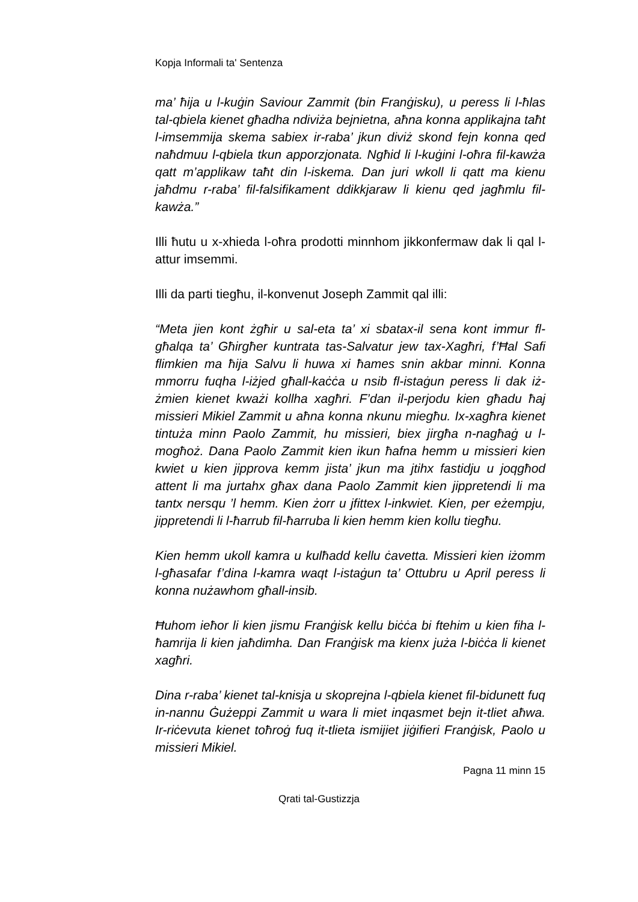Kopja Informali ta' Sentenza
ma’ ħija u l-kuġin Saviour Zammit (bin Franġisku), u peress li l-ħlas tal-qbiela kienet għadha ndiviża bejnietna, aħna konna applikajna taħt l-imsemmija skema sabiex ir-raba’ jkun diviż skond fejn konna qed naħdmuu l-qbiela tkun apporzjonata. Ngħid li l-kuġini l-oħra fil-kawża qatt m’applikaw taħt din l-iskema. Dan juri wkoll li qatt ma kienu jaħdmu r-raba’ fil-falsifikament ddikkjaraw li kienu qed jagħmlu fil-kawża.”
Illi ħutu u x-xhieda l-oħra prodotti minnhom jikkonfermaw dak li qal l-attur imsemmi.
Illi da parti tiegħu, il-konvenut Joseph Zammit qal illi:
“Meta jien kont żgħir u sal-eta ta’ xi sbatax-il sena kont immur fl-għalqa ta’ Għirgħer kuntrata tas-Salvatur jew tax-Xagħri, f’Ħal Safi flimkien ma ħija Salvu li huwa xi ħames snin akbar minni. Konna mmorru fuqha l-iżjed għall-kaċċa u nsib fl-istaġun peress li dak iż-żmien kienet kważi kollha xagħri. F’dan il-perjodu kien għadu ħaj missieri Mikiel Zammit u aħna konna nkunu miegħu. Ix-xagħra kienet tintuża minn Paolo Zammit, hu missieri, biex jirgħa n-nagħaġ u l-mogħoż. Dana Paolo Zammit kien ikun ħafna hemm u missieri kien kwiet u kien jipprova kemm jista’ jkun ma jtihx fastidju u joqgħod attent li ma jurtahx għax dana Paolo Zammit kien jippretendi li ma tantx nersqu ’l hemm. Kien żorr u jfittex l-inkwiet. Kien, per eżempju, jippretendi li l-ħarrub fil-ħarruba li kien hemm kien kollu tiegħu.
Kien hemm ukoll kamra u kulħadd kellu ċavetta. Missieri kien iżomm l-għasafar f’dina l-kamra waqt l-istaġun ta’ Ottubru u April peress li konna nużawhom għall-insib.
Ħuhom ieħor li kien jismu Franġisk kellu biċċa bi ftehim u kien fiha l-ħamrija li kien jaħdimha. Dan Franġisk ma kienx juża l-biċċa li kienet xagħri.
Dina r-raba’ kienet tal-knisja u skoprejna l-qbiela kienet fil-bidunett fuq in-nannu Ġużeppi Zammit u wara li miet inqasmet bejn it-tliet aħwa. Ir-riċevuta kienet toħroġ fuq it-tlieta ismijiet jiġifieri Franġisk, Paolo u missieri Mikiel.
Pagna 11 minn 15
Qrati tal-Gustizzja